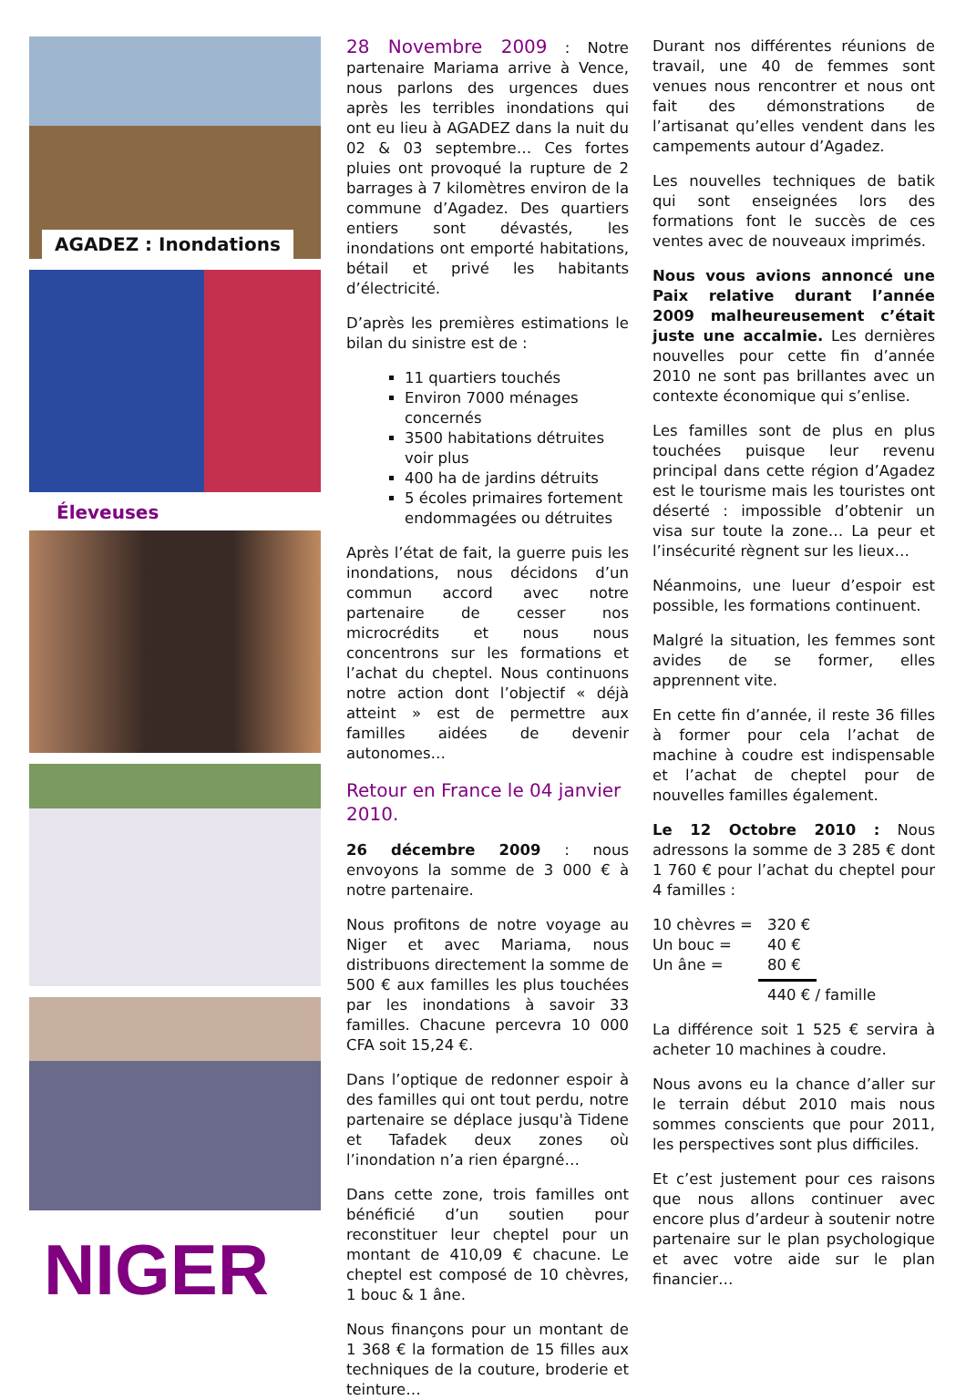AGADEZ : Inondations
Éleveuses
NIGER
28 Novembre 2009 : Notre partenaire Mariama arrive à Vence, nous parlons des urgences dues après les terribles inondations qui ont eu lieu à AGADEZ dans la nuit du 02 & 03 septembre… Ces fortes pluies ont provoqué la rupture de 2 barrages à 7 kilomètres environ de la commune d’Agadez. Des quartiers entiers sont dévastés, les inondations ont emporté habitations, bétail et privé les habitants d’électricité.
D’après les premières estimations le bilan du sinistre est de :
11 quartiers touchés
Environ 7000 ménages concernés
3500 habitations détruites voir plus
400 ha de jardins détruits
5 écoles primaires fortement endommagées ou détruites
Après l’état de fait, la guerre puis les inondations, nous décidons d’un commun accord avec notre partenaire de cesser nos microcrédits et nous nous concentrons sur les formations et l’achat du cheptel. Nous continuons notre action dont l’objectif « déjà atteint » est de permettre aux familles aidées de devenir autonomes…
Retour en France le 04 janvier 2010.
26 décembre 2009 : nous envoyons la somme de 3 000 € à notre partenaire.
Nous profitons de notre voyage au Niger et avec Mariama, nous distribuons directement la somme de 500 € aux familles les plus touchées par les inondations à savoir 33 familles. Chacune percevra 10 000 CFA soit 15,24 €.
Dans l’optique de redonner espoir à des familles qui ont tout perdu, notre partenaire se déplace jusqu'à Tidene et Tafadek deux zones où l’inondation n’a rien épargné…
Dans cette zone, trois familles ont bénéficié d’un soutien pour reconstituer leur cheptel pour un montant de 410,09 € chacune. Le cheptel est composé de 10 chèvres, 1 bouc & 1 âne.
Nous finançons pour un montant de 1 368 € la formation de 15 filles aux techniques de la couture, broderie et teinture…
Durant nos différentes réunions de travail, une 40 de femmes sont venues nous rencontrer et nous ont fait des démonstrations de l’artisanat qu’elles vendent dans les campements autour d’Agadez.
Les nouvelles techniques de batik qui sont enseignées lors des formations font le succès de ces ventes avec de nouveaux imprimés.
Nous vous avions annoncé une Paix relative durant l’année 2009 malheureusement c’était juste une accalmie. Les dernières nouvelles pour cette fin d’année 2010 ne sont pas brillantes avec un contexte économique qui s’enlise.
Les familles sont de plus en plus touchées puisque leur revenu principal dans cette région d’Agadez est le tourisme mais les touristes ont déserté : impossible d’obtenir un visa sur toute la zone… La peur et l’insécurité règnent sur les lieux…
Néanmoins, une lueur d’espoir est possible, les formations continuent.
Malgré la situation, les femmes sont avides de se former, elles apprennent vite.
En cette fin d’année, il reste 36 filles à former pour cela l’achat de machine à coudre est indispensable et l’achat de cheptel pour de nouvelles familles également.
Le 12 Octobre 2010 : Nous adressons la somme de 3 285 € dont 1 760 € pour l’achat du cheptel pour 4 familles :
10 chèvres = 320 €
Un bouc = 40 €
Un âne = 80 €
440 € / famille
La différence soit 1 525 € servira à acheter 10 machines à coudre.
Nous avons eu la chance d’aller sur le terrain début 2010 mais nous sommes conscients que pour 2011, les perspectives sont plus difficiles.
Et c’est justement pour ces raisons que nous allons continuer avec encore plus d’ardeur à soutenir notre partenaire sur le plan psychologique et avec votre aide sur le plan financier…